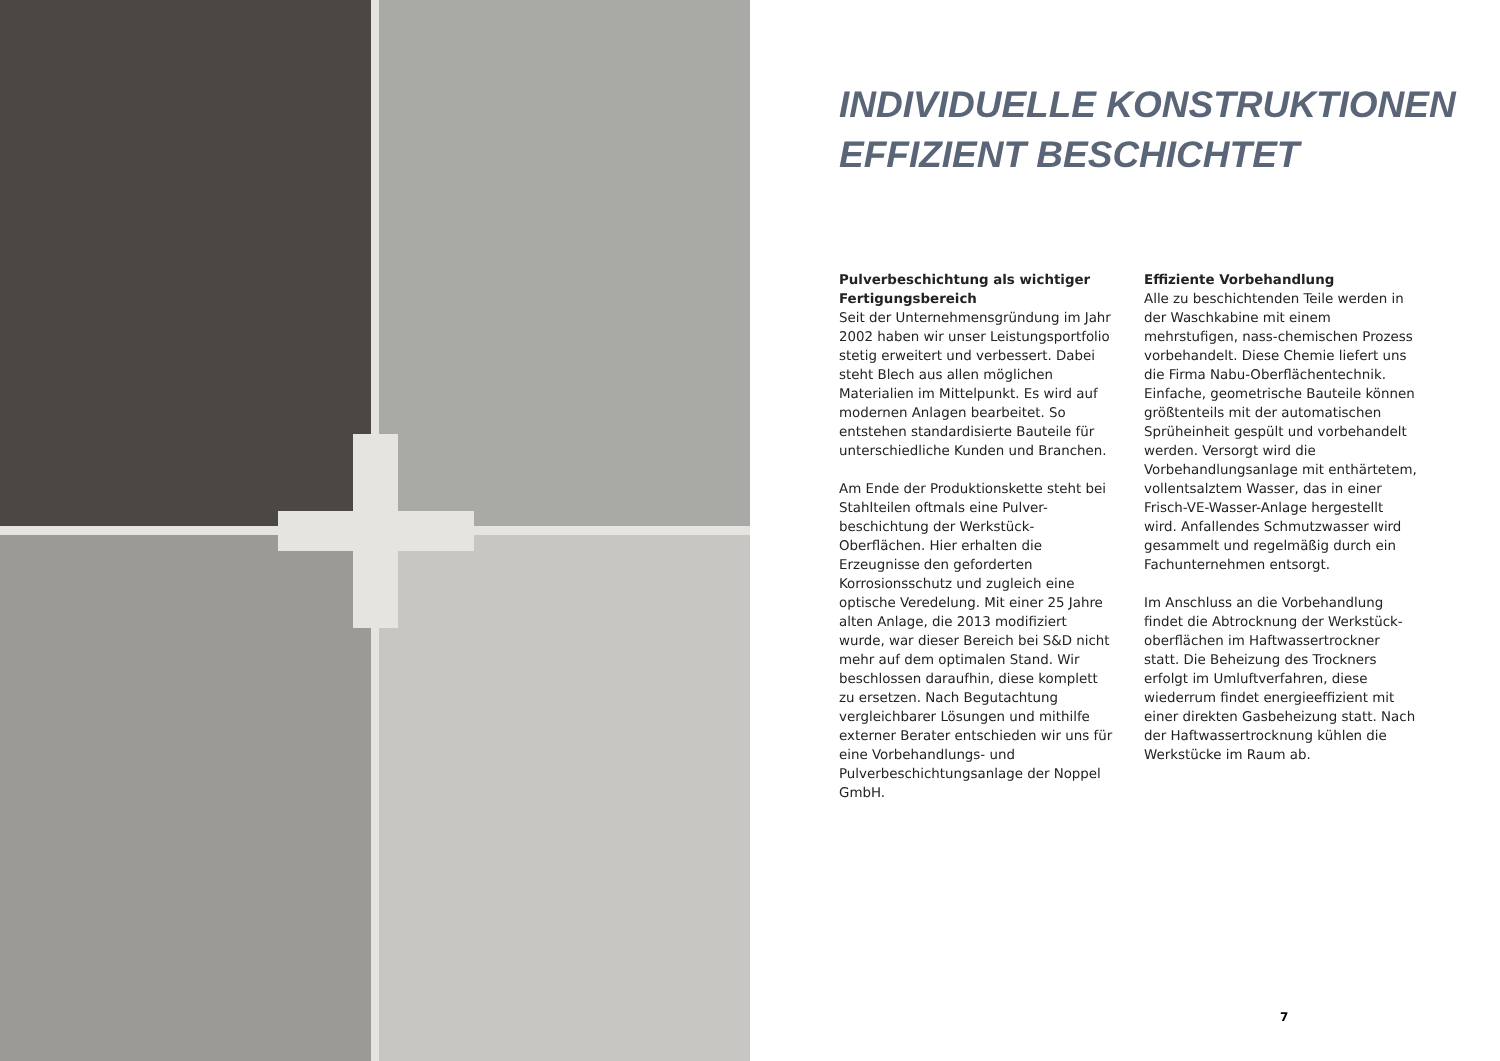INDIVIDUELLE KONSTRUKTIONEN
EFFIZIENT BESCHICHTET
Pulverbeschichtung als wichtiger Fertigungsbereich
Seit der Unternehmensgründung im Jahr 2002 haben wir unser Leistungsportfolio stetig erweitert und verbessert. Dabei steht Blech aus allen möglichen Materialien im Mittelpunkt. Es wird auf modernen Anlagen bearbeitet. So entstehen standardisierte Bauteile für unterschiedliche Kunden und Branchen.
Am Ende der Produktionskette steht bei Stahlteilen oftmals eine Pulver-beschichtung der Werkstück-Oberflächen. Hier erhalten die Erzeugnisse den geforderten Korrosionsschutz und zugleich eine optische Veredelung. Mit einer 25 Jahre alten Anlage, die 2013 modifiziert wurde, war dieser Bereich bei S&D nicht mehr auf dem optimalen Stand. Wir beschlossen daraufhin, diese komplett zu ersetzen. Nach Begutachtung vergleichbarer Lösungen und mithilfe externer Berater entschieden wir uns für eine Vorbehandlungs- und Pulverbeschichtungsanlage der Noppel GmbH.
Effiziente Vorbehandlung
Alle zu beschichtenden Teile werden in der Waschkabine mit einem mehrstufigen, nass-chemischen Prozess vorbehandelt. Diese Chemie liefert uns die Firma Nabu-Oberflächentechnik. Einfache, geometrische Bauteile können größtenteils mit der automatischen Sprüheinheit gespült und vorbehandelt werden. Versorgt wird die Vorbehandlungsanlage mit enthärtetem, vollentsalztem Wasser, das in einer Frisch-VE-Wasser-Anlage hergestellt wird. Anfallendes Schmutzwasser wird gesammelt und regelmäßig durch ein Fachunternehmen entsorgt.
Im Anschluss an die Vorbehandlung findet die Abtrocknung der Werkstück-oberflächen im Haftwassertrockner statt. Die Beheizung des Trockners erfolgt im Umluftverfahren, diese wiederrum findet energieeffizient mit einer direkten Gasbeheizung statt. Nach der Haftwassertrocknung kühlen die Werkstücke im Raum ab.
7